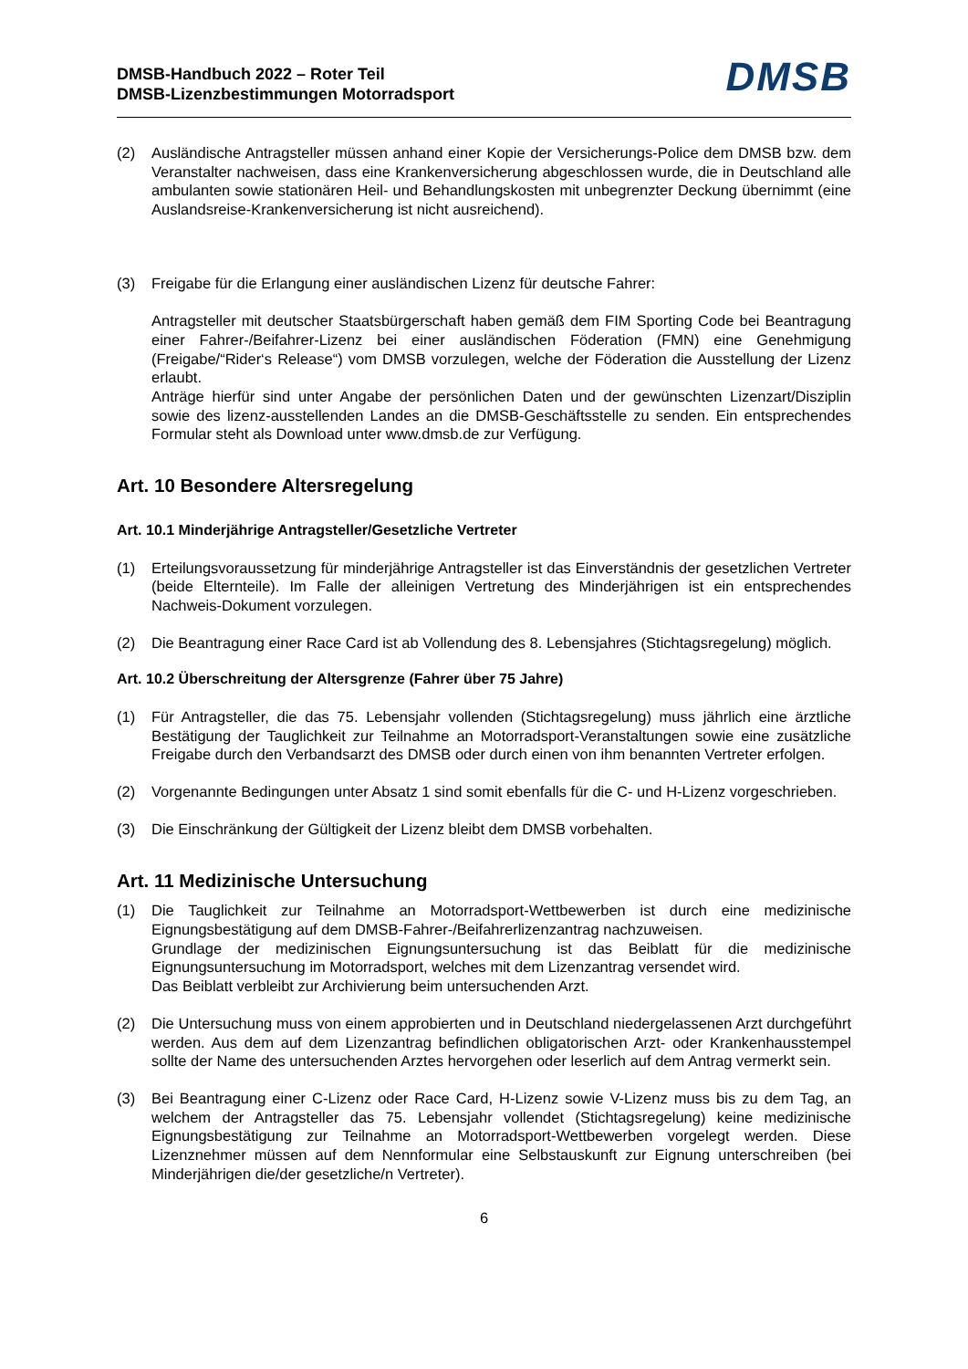DMSB-Handbuch 2022 – Roter Teil
DMSB-Lizenzbestimmungen Motorradsport
DMSB
(2) Ausländische Antragsteller müssen anhand einer Kopie der Versicherungs-Police dem DMSB bzw. dem Veranstalter nachweisen, dass eine Krankenversicherung abgeschlossen wurde, die in Deutschland alle ambulanten sowie stationären Heil- und Behandlungskosten mit unbegrenzter Deckung übernimmt (eine Auslandsreise-Krankenversicherung ist nicht ausreichend).
(3) Freigabe für die Erlangung einer ausländischen Lizenz für deutsche Fahrer:
Antragsteller mit deutscher Staatsbürgerschaft haben gemäß dem FIM Sporting Code bei Beantragung einer Fahrer-/Beifahrer-Lizenz bei einer ausländischen Föderation (FMN) eine Genehmigung (Freigabe/“Rider‘s Release“) vom DMSB vorzulegen, welche der Föderation die Ausstellung der Lizenz erlaubt.
Anträge hierfür sind unter Angabe der persönlichen Daten und der gewünschten Lizenzart/Disziplin sowie des lizenz-ausstellenden Landes an die DMSB-Geschäftsstelle zu senden. Ein entsprechendes Formular steht als Download unter www.dmsb.de zur Verfügung.
Art. 10 Besondere Altersregelung
Art. 10.1 Minderjährige Antragsteller/Gesetzliche Vertreter
(1) Erteilungsvoraussetzung für minderjährige Antragsteller ist das Einverständnis der gesetzlichen Vertreter (beide Elternteile). Im Falle der alleinigen Vertretung des Minderjährigen ist ein entsprechendes Nachweis-Dokument vorzulegen.
(2) Die Beantragung einer Race Card ist ab Vollendung des 8. Lebensjahres (Stichtagsregelung) möglich.
Art. 10.2 Überschreitung der Altersgrenze (Fahrer über 75 Jahre)
(1) Für Antragsteller, die das 75. Lebensjahr vollenden (Stichtagsregelung) muss jährlich eine ärztliche Bestätigung der Tauglichkeit zur Teilnahme an Motorradsport-Veranstaltungen sowie eine zusätzliche Freigabe durch den Verbandsarzt des DMSB oder durch einen von ihm benannten Vertreter erfolgen.
(2) Vorgenannte Bedingungen unter Absatz 1 sind somit ebenfalls für die C- und H-Lizenz vorgeschrieben.
(3) Die Einschränkung der Gültigkeit der Lizenz bleibt dem DMSB vorbehalten.
Art. 11 Medizinische Untersuchung
(1) Die Tauglichkeit zur Teilnahme an Motorradsport-Wettbewerben ist durch eine medizinische Eignungsbestätigung auf dem DMSB-Fahrer-/Beifahrerlizenzantrag nachzuweisen.
Grundlage der medizinischen Eignungsuntersuchung ist das Beiblatt für die medizinische Eignungsuntersuchung im Motorradsport, welches mit dem Lizenzantrag versendet wird.
Das Beiblatt verbleibt zur Archivierung beim untersuchenden Arzt.
(2) Die Untersuchung muss von einem approbierten und in Deutschland niedergelassenen Arzt durchgeführt werden. Aus dem auf dem Lizenzantrag befindlichen obligatorischen Arzt- oder Krankenhausstempel sollte der Name des untersuchenden Arztes hervorgehen oder leserlich auf dem Antrag vermerkt sein.
(3) Bei Beantragung einer C-Lizenz oder Race Card, H-Lizenz sowie V-Lizenz muss bis zu dem Tag, an welchem der Antragsteller das 75. Lebensjahr vollendet (Stichtagsregelung) keine medizinische Eignungsbestätigung zur Teilnahme an Motorradsport-Wettbewerben vorgelegt werden. Diese Lizenznehmer müssen auf dem Nennformular eine Selbstauskunft zur Eignung unterschreiben (bei Minderjährigen die/der gesetzliche/n Vertreter).
6